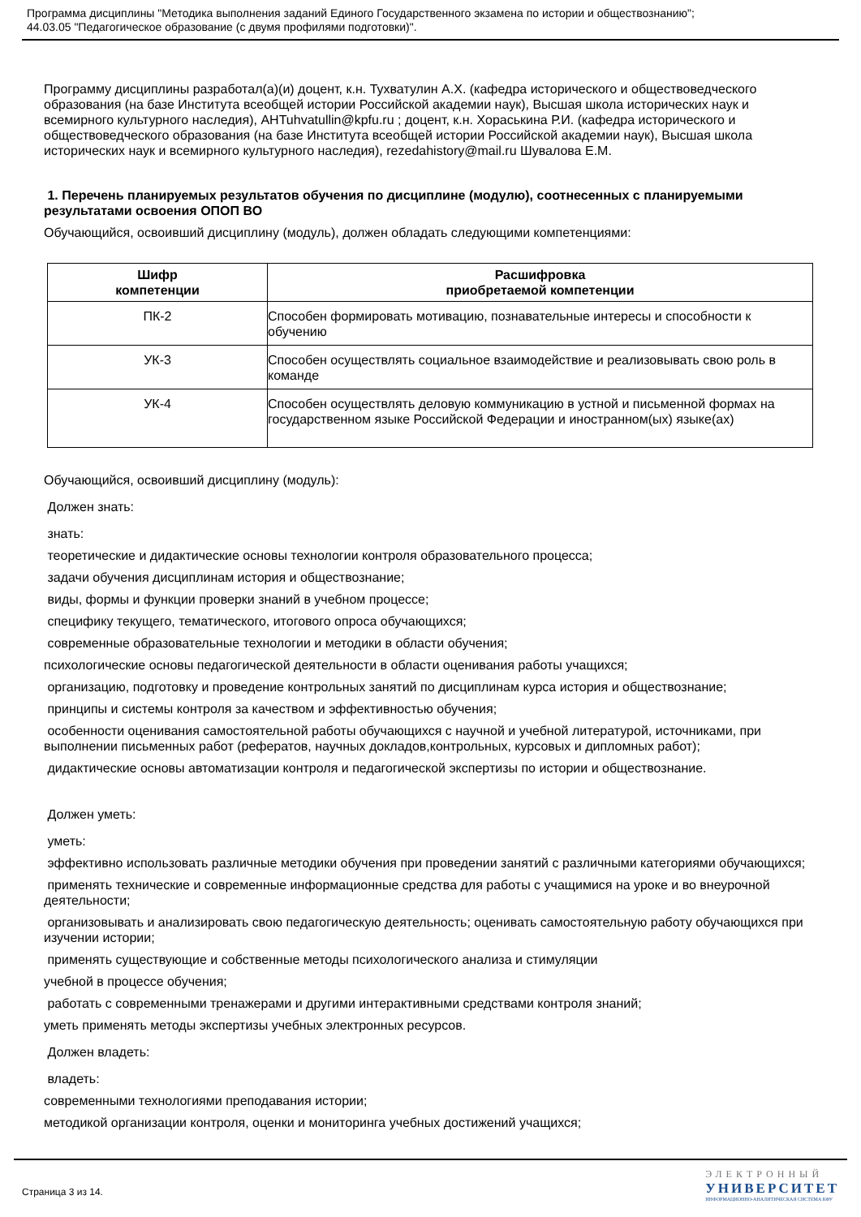Программа дисциплины "Методика выполнения заданий Единого Государственного экзамена по истории и обществознанию";
44.03.05 "Педагогическое образование (с двумя профилями подготовки)".
Программу дисциплины разработал(а)(и) доцент, к.н. Тухватулин А.Х. (кафедра исторического и обществоведческого образования (на базе Института всеобщей истории Российской академии наук), Высшая школа исторических наук и всемирного культурного наследия), AHTuhvatullin@kpfu.ru ; доцент, к.н. Хораськина Р.И. (кафедра исторического и обществоведческого образования (на базе Института всеобщей истории Российской академии наук), Высшая школа исторических наук и всемирного культурного наследия), rezedahistory@mail.ru Шувалова Е.М.
1. Перечень планируемых результатов обучения по дисциплине (модулю), соотнесенных с планируемыми результатами освоения ОПОП ВО
Обучающийся, освоивший дисциплину (модуль), должен обладать следующими компетенциями:
| Шифр компетенции | Расшифровка приобретаемой компетенции |
| --- | --- |
| ПК-2 | Способен формировать мотивацию, познавательные интересы и способности к обучению |
| УК-3 | Способен осуществлять социальное взаимодействие и реализовывать свою роль в команде |
| УК-4 | Способен осуществлять деловую коммуникацию в устной и письменной формах на государственном языке Российской Федерации и иностранном(ых) языке(ах) |
Обучающийся, освоивший дисциплину (модуль):
Должен знать:
знать:
теоретические и дидактические основы технологии контроля образовательного процесса;
задачи обучения дисциплинам история и обществознание;
виды, формы и функции проверки знаний в учебном процессе;
специфику текущего, тематического, итогового опроса обучающихся;
современные образовательные технологии и методики в области обучения;
психологические основы педагогической деятельности в области оценивания работы учащихся;
организацию, подготовку и проведение контрольных занятий по дисциплинам курса история и обществознание;
принципы и системы контроля за качеством и эффективностью обучения;
особенности оценивания самостоятельной работы обучающихся с научной и учебной литературой, источниками, при выполнении письменных работ (рефератов, научных докладов,контрольных, курсовых и дипломных работ);
дидактические основы автоматизации контроля и педагогической экспертизы по истории и обществознание.
Должен уметь:
уметь:
эффективно использовать различные методики обучения при проведении занятий с различными категориями обучающихся;
применять технические и современные информационные средства для работы с учащимися на уроке и во внеурочной деятельности;
организовывать и анализировать свою педагогическую деятельность; оценивать самостоятельную работу обучающихся при изучении истории;
применять существующие и собственные методы психологического анализа и стимуляции
учебной в процессе обучения;
работать с современными тренажерами и другими интерактивными средствами контроля знаний;
уметь применять методы экспертизы учебных электронных ресурсов.
Должен владеть:
владеть:
современными технологиями преподавания истории;
методикой организации контроля, оценки и мониторинга учебных достижений учащихся;
Страница 3 из 14.
ЭЛЕКТРОННЫЙ
УНИВЕРСИТЕТ
ИНФОРМАЦИОННО-АНАЛИТИЧЕСКАЯ СИСТЕМА КФУ